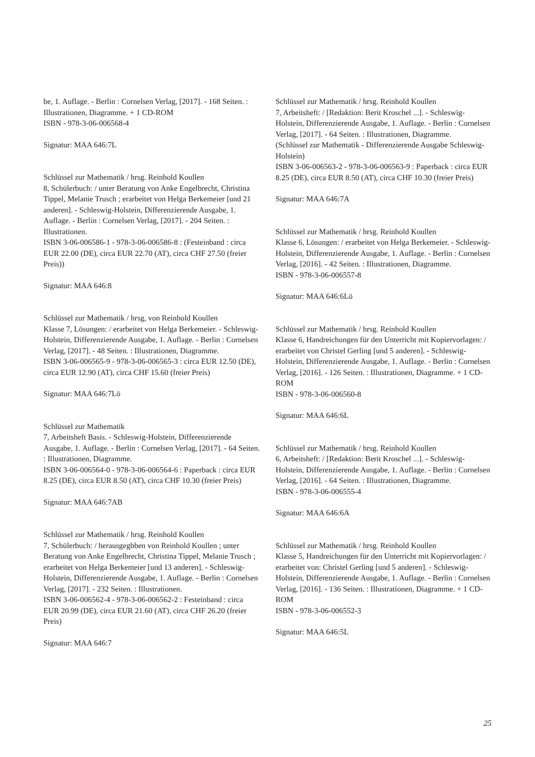be, 1. Auflage. - Berlin : Cornelsen Verlag, [2017]. - 168 Seiten. : Illustrationen, Diagramme. + 1 CD-ROM
ISBN - 978-3-06-006568-4
Signatur: MAA 646:7L
Schlüssel zur Mathematik / hrsg. Reinhold Koullen
8, Schülerbuch: / unter Beratung von Anke Engelbrecht, Christina Tippel, Melanie Trusch ; erarbeitet von Helga Berkemeier [und 21 anderen]. - Schleswig-Holstein, Differenzierende Ausgabe, 1. Auflage. - Berlin : Cornelsen Verlag, [2017]. - 204 Seiten. : Illustrationen.
ISBN 3-06-006586-1 - 978-3-06-006586-8 : (Festeinband : circa EUR 22.00 (DE), circa EUR 22.70 (AT), circa CHF 27.50 (freier Preis))
Signatur: MAA 646:8
Schlüssel zur Mathematik / hrsg, von Reinhold Koullen
Klasse 7, Lösungen: / erarbeitet von Helga Berkemeier. - Schleswig-Holstein, Differenzierende Ausgabe, 1. Auflage. - Berlin : Cornelsen Verlag, [2017]. - 48 Seiten. : Illustrationen, Diagramme.
ISBN 3-06-006565-9 - 978-3-06-006565-3 : circa EUR 12.50 (DE), circa EUR 12.90 (AT), circa CHF 15.60 (freier Preis)
Signatur: MAA 646:7Lö
Schlüssel zur Mathematik
7, Arbeitsheft Basis. - Schleswig-Holstein, Differenzierende Ausgabe, 1. Auflage. - Berlin : Cornelsen Verlag, [2017]. - 64 Seiten. : Illustrationen, Diagramme.
ISBN 3-06-006564-0 - 978-3-06-006564-6 : Paperback : circa EUR 8.25 (DE), circa EUR 8.50 (AT), circa CHF 10.30 (freier Preis)
Signatur: MAA 646:7AB
Schlüssel zur Mathematik / hrsg. Reinhold Koullen
7, Schülerbuch: / herausgegbben von Reinhold Koullen ; unter Beratung von Anke Engelbrecht, Christina Tippel, Melanie Trusch ; erarbeitet von Helga Berkemeier [und 13 anderen]. - Schleswig-Holstein, Differenzierende Ausgabe, 1. Auflage. - Berlin : Cornelsen Verlag, [2017]. - 232 Seiten. : Illustrationen.
ISBN 3-06-006562-4 - 978-3-06-006562-2 : Festeinband : circa EUR 20.99 (DE), circa EUR 21.60 (AT), circa CHF 26.20 (freier Preis)
Signatur: MAA 646:7
Schlüssel zur Mathematik / hrsg. Reinhold Koullen
7, Arbeitsheft: / [Redaktion: Berit Kroschel ...]. - Schleswig-Holstein, Differenzierende Ausgabe, 1. Auflage. - Berlin : Cornelsen Verlag, [2017]. - 64 Seiten. : Illustrationen, Diagramme.
(Schlüssel zur Mathematik - Differenzierende Ausgabe Schleswig-Holstein)
ISBN 3-06-006563-2 - 978-3-06-006563-9 : Paperback : circa EUR 8.25 (DE), circa EUR 8.50 (AT), circa CHF 10.30 (freier Preis)
Signatur: MAA 646:7A
Schlüssel zur Mathematik / hrsg. Reinhold Koullen
Klasse 6, Lösungen: / erarbeitet von Helga Berkemeier. - Schleswig-Holstein, Differenzierende Ausgabe, 1. Auflage. - Berlin : Cornelsen Verlag, [2016]. - 42 Seiten. : Illustrationen, Diagramme.
ISBN - 978-3-06-006557-8
Signatur: MAA 646:6Lö
Schlüssel zur Mathematik / hrsg. Reinhold Koullen
Klasse 6, Handreichungen für den Unterricht mit Kopiervorlagen: / erarbeitet von Christel Gerling [und 5 anderen]. - Schleswig-Holstein, Differenzierende Ausgabe, 1. Auflage. - Berlin : Cornelsen Verlag, [2016]. - 126 Seiten. : Illustrationen, Diagramme. + 1 CD-ROM
ISBN - 978-3-06-006560-8
Signatur: MAA 646:6L
Schlüssel zur Mathematik / hrsg. Reinhold Koullen
6, Arbeitsheft: / [Redaktion: Berit Kroschel ...]. - Schleswig-Holstein, Differenzierende Ausgabe, 1. Auflage. - Berlin : Cornelsen Verlag, [2016]. - 64 Seiten. : Illustrationen, Diagramme.
ISBN - 978-3-06-006555-4
Signatur: MAA 646:6A
Schlüssel zur Mathematik / hrsg. Reinhold Koullen
Klasse 5, Handreichungen für den Unterricht mit Kopiervorlagen: / erarbeitet von: Christel Gerling [und 5 anderen]. - Schleswig-Holstein, Differenzierende Ausgabe, 1. Auflage. - Berlin : Cornelsen Verlag, [2016]. - 136 Seiten. : Illustrationen, Diagramme. + 1 CD-ROM
ISBN - 978-3-06-006552-3
Signatur: MAA 646:5L
25